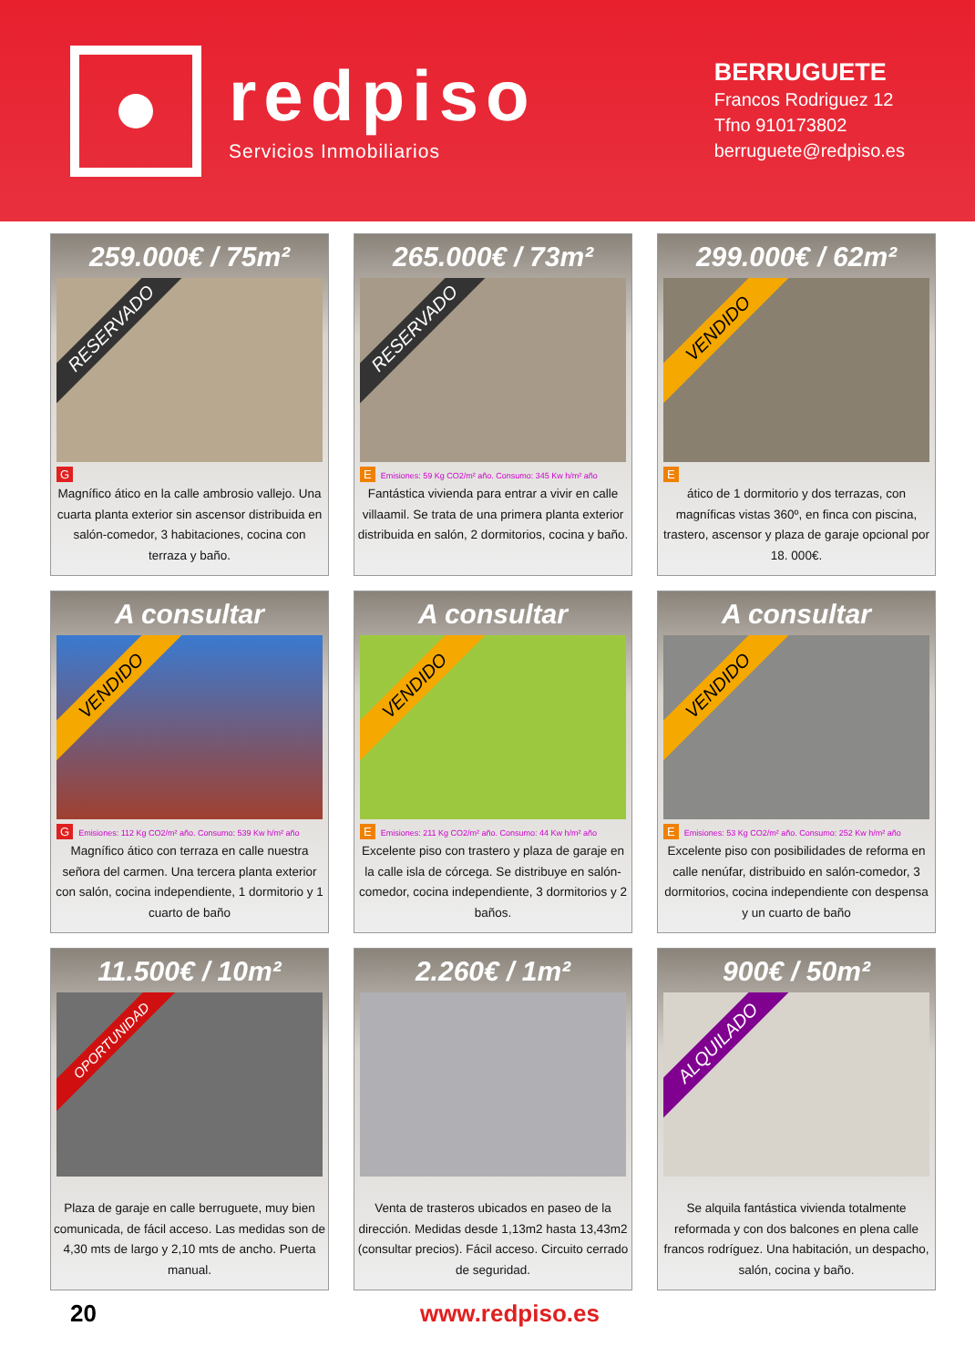redpiso
Servicios Inmobiliarios
BERRUGUETE
Francos Rodriguez 12
Tfno 910173802
berruguete@redpiso.es
259.000€ / 75m²
RESERVADO
G
Magnífico ático en la calle ambrosio vallejo. Una cuarta planta exterior sin ascensor distribuida en salón-comedor, 3 habitaciones, cocina con terraza y baño.
265.000€ / 73m²
RESERVADO
E Emisiones: 59 Kg CO2/m² año. Consumo: 345 Kw h/m² año
Fantástica vivienda para entrar a vivir en calle villaamil. Se trata de una primera planta exterior distribuida en salón, 2 dormitorios, cocina y baño.
299.000€ / 62m²
VENDIDO
E
ático de 1 dormitorio y dos terrazas, con magníficas vistas 360º, en finca con piscina, trastero, ascensor y plaza de garaje opcional por 18. 000€.
A consultar
VENDIDO
G Emisiones: 112 Kg CO2/m² año. Consumo: 539 Kw h/m² año
Magnífico ático con terraza en calle nuestra señora del carmen. Una tercera planta exterior con salón, cocina independiente, 1 dormitorio y 1 cuarto de baño
A consultar
VENDIDO
E Emisiones: 211 Kg CO2/m² año. Consumo: 44 Kw h/m² año
Excelente piso con trastero y plaza de garaje en la calle isla de córcega. Se distribuye en salón-comedor, cocina independiente, 3 dormitorios y 2 baños.
A consultar
VENDIDO
E Emisiones: 53 Kg CO2/m² año. Consumo: 252 Kw h/m² año
Excelente piso con posibilidades de reforma en calle nenúfar, distribuido en salón-comedor, 3 dormitorios, cocina independiente con despensa y un cuarto de baño
11.500€ / 10m²
OPORTUNIDAD
Plaza de garaje en calle berruguete, muy bien comunicada, de fácil acceso. Las medidas son de 4,30 mts de largo y 2,10 mts de ancho. Puerta manual.
2.260€ / 1m²
Venta de trasteros ubicados en paseo de la dirección. Medidas desde 1,13m2 hasta 13,43m2 (consultar precios). Fácil acceso. Circuito cerrado de seguridad.
900€ / 50m²
ALQUILADO
Se alquila fantástica vivienda totalmente reformada y con dos balcones en plena calle francos rodríguez. Una habitación, un despacho, salón, cocina y baño.
20 www.redpiso.es